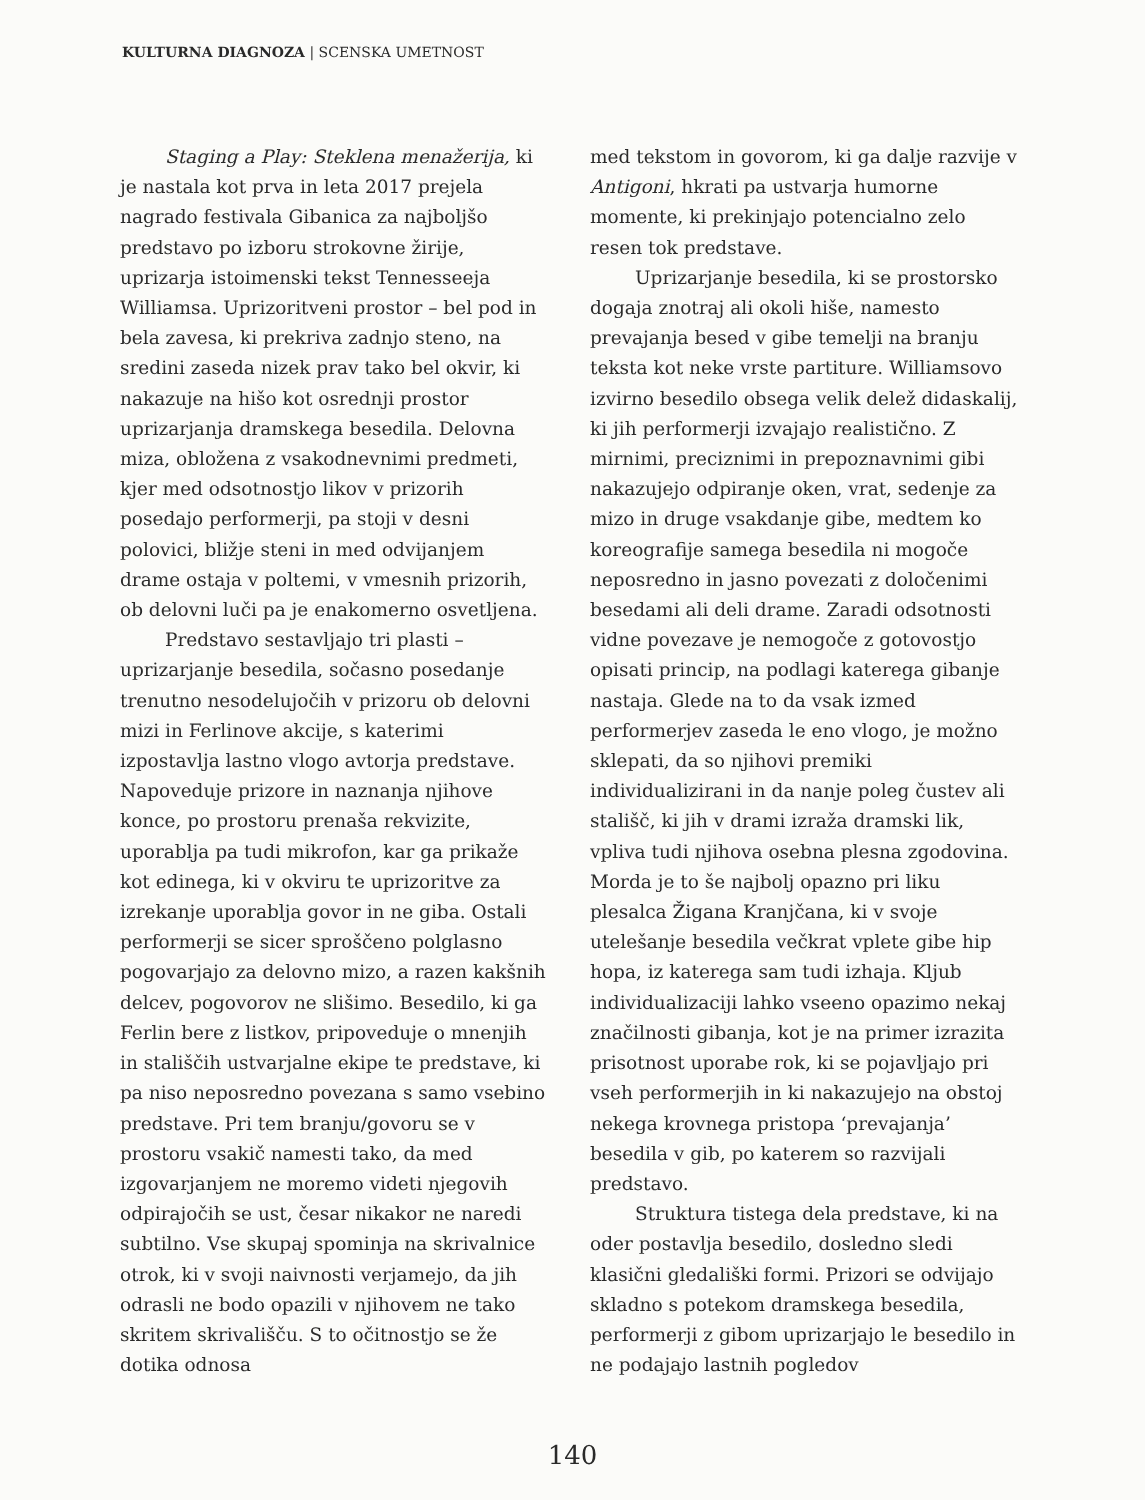KULTURNA DIAGNOZA | SCENSKA UMETNOST
Staging a Play: Steklena menažerija, ki je nastala kot prva in leta 2017 prejela nagrado festivala Gibanica za najboljšo predstavo po izboru strokovne žirije, uprizarja istoimenski tekst Tennesseeja Williamsa. Uprizoritveni prostor – bel pod in bela zavesa, ki prekriva zadnjo steno, na sredini zaseda nizek prav tako bel okvir, ki nakazuje na hišo kot osrednji prostor uprizarjanja dramskega besedila. Delovna miza, obložena z vsakodnevnimi predmeti, kjer med odsotnostjo likov v prizorih posedajo performerji, pa stoji v desni polovici, bližje steni in med odvijanjem drame ostaja v poltemi, v vmesnih prizorih, ob delovni luči pa je enakomerno osvetljena.
Predstavo sestavljajo tri plasti – uprizarjanje besedila, sočasno posedanje trenutno nesodelujočih v prizoru ob delovni mizi in Ferlinove akcije, s katerimi izpostavlja lastno vlogo avtorja predstave. Napoveduje prizore in naznanja njihove konce, po prostoru prenaša rekvizite, uporablja pa tudi mikrofon, kar ga prikaže kot edinega, ki v okviru te uprizoritve za izrekanje uporablja govor in ne giba. Ostali performerji se sicer sproščeno polglasno pogovarjajo za delovno mizo, a razen kakšnih delcev, pogovorov ne slišimo. Besedilo, ki ga Ferlin bere z listkov, pripoveduje o mnenjih in stališčih ustvarjalne ekipe te predstave, ki pa niso neposredno povezana s samo vsebino predstave. Pri tem branju/govoru se v prostoru vsakič namesti tako, da med izgovarjanjem ne moremo videti njegovih odpirajočih se ust, česar nikakor ne naredi subtilno. Vse skupaj spominja na skrivalnice otrok, ki v svoji naivnosti verjamejo, da jih odrasli ne bodo opazili v njihovem ne tako skritem skrivališču. S to očitnostjo se že dotika odnosa
med tekstom in govorom, ki ga dalje razvije v Antigoni, hkrati pa ustvarja humorne momente, ki prekinjajo potencialno zelo resen tok predstave.
Uprizarjanje besedila, ki se prostorsko dogaja znotraj ali okoli hiše, namesto prevajanja besed v gibe temelji na branju teksta kot neke vrste partiture. Williamsovo izvirno besedilo obsega velik delež didaskalij, ki jih performerji izvajajo realistično. Z mirnimi, preciznimi in prepoznavnimi gibi nakazujejo odpiranje oken, vrat, sedenje za mizo in druge vsakdanje gibe, medtem ko koreografije samega besedila ni mogoče neposredno in jasno povezati z določenimi besedami ali deli drame. Zaradi odsotnosti vidne povezave je nemogoče z gotovostjo opisati princip, na podlagi katerega gibanje nastaja. Glede na to da vsak izmed performerjev zaseda le eno vlogo, je možno sklepati, da so njihovi premiki individualizirani in da nanje poleg čustev ali stališč, ki jih v drami izraža dramski lik, vpliva tudi njihova osebna plesna zgodovina. Morda je to še najbolj opazno pri liku plesalca Žigana Kranjčana, ki v svoje utelešanje besedila večkrat vplete gibe hip hopa, iz katerega sam tudi izhaja. Kljub individualizaciji lahko vseeno opazimo nekaj značilnosti gibanja, kot je na primer izrazita prisotnost uporabe rok, ki se pojavljajo pri vseh performerjih in ki nakazujejo na obstoj nekega krovnega pristopa ‘prevajanja’ besedila v gib, po katerem so razvijali predstavo.
Struktura tistega dela predstave, ki na oder postavlja besedilo, dosledno sledi klasični gledališki formi. Prizori se odvijajo skladno s potekom dramskega besedila, performerji z gibom uprizarjajo le besedilo in ne podajajo lastnih pogledov
140